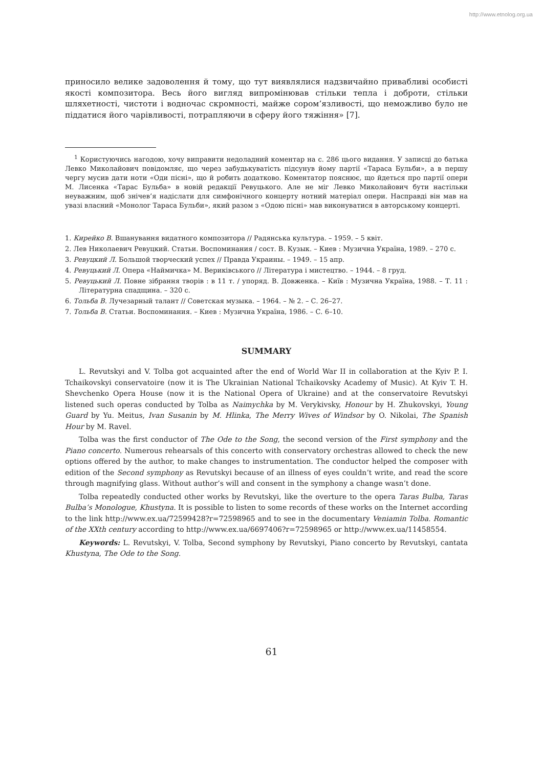http://www.etnolog.org.ua
приносило велике задоволення й тому, що тут виявлялися надзвичайно привабливі особисті якості композитора. Весь його вигляд випромінював стільки тепла і доброти, стільки шляхетності, чистоти і водночас скромності, майже сором’язливості, що неможливо було не піддатися його чарівливості, потрапляючи в сферу його тяжіння» [7].
<sup>1</sup> Користуючись нагодою, хочу виправити недоладний коментар на с. 286 цього видання. У записці до батька Левко Миколайович повідомляє, що через забудькуватість підсунув йому партії «Тараса Бульби», а в першу чергу мусив дати ноти «Оди пісні», що й робить додатково. Коментатор пояснює, що йдеться про партії опери М. Лисенка «Тарас Бульба» в новій редакції Ревуцького. Але не міг Левко Миколайович бути настільки неуважним, щоб знічев’я надіслати для симфонічного концерту нотний матеріал опери. Насправді він мав на увазі власний «Монолог Тараса Бульби», який разом з «Одою пісні» мав виконуватися в авторському концерті.
1. Кирейко В. Вшанування видатного композитора // Радянська культура. – 1959. – 5 квіт.
2. Лев Николаевич Ревуцкий. Статьи. Воспоминания / сост. В. Кузык. – Киев : Музична Україна, 1989. – 270 с.
3. Ревуцкий Л. Большой творческий успех // Правда Украины. – 1949. – 15 апр.
4. Ревуцький Л. Опера «Наймичка» М. Вериківського // Література і мистецтво. – 1944. – 8 груд.
5. Ревуцький Л. Повне зібрання творів : в 11 т. / упоряд. В. Довженка. – Київ : Музична Україна, 1988. – Т. 11 : Літературна спадщина. – 320 с.
6. Тольба В. Лучезарный талант // Советская музыка. – 1964. – № 2. – С. 26–27.
7. Тольба В. Статьи. Воспоминания. – Киев : Музична Україна, 1986. – С. 6–10.
SUMMARY
L. Revutskyi and V. Tolba got acquainted after the end of World War II in collaboration at the Kyiv P. I. Tchaikovskyi conservatoire (now it is The Ukrainian National Tchaikovsky Academy of Music). At Kyiv T. H. Shevchenko Opera House (now it is the National Opera of Ukraine) and at the conservatoire Revutskyi listened such operas conducted by Tolba as Naimychka by M. Verykivsky, Honour by H. Zhukovskyi, Young Guard by Yu. Meitus, Ivan Susanin by M. Hlinka, The Merry Wives of Windsor by O. Nikolai, The Spanish Hour by M. Ravel.
Tolba was the first conductor of The Ode to the Song, the second version of the First symphony and the Piano concerto. Numerous rehearsals of this concerto with conservatory orchestras allowed to check the new options offered by the author, to make changes to instrumentation. The conductor helped the composer with edition of the Second symphony as Revutskyi because of an illness of eyes couldn’t write, and read the score through magnifying glass. Without author’s will and consent in the symphony a change wasn’t done.
Tolba repeatedly conducted other works by Revutskyi, like the overture to the opera Taras Bulba, Taras Bulba’s Monologue, Khustyna. It is possible to listen to some records of these works on the Internet according to the link http://www.ex.ua/72599428?r=72598965 and to see in the documentary Veniamin Tolba. Romantic of the XXth century according to http://www.ex.ua/6697406?r=72598965 or http://www.ex.ua/11458554.
Keywords: L. Revutskyi, V. Tolba, Second symphony by Revutskyi, Piano concerto by Revutskyi, cantata Khustyna, The Ode to the Song.
61